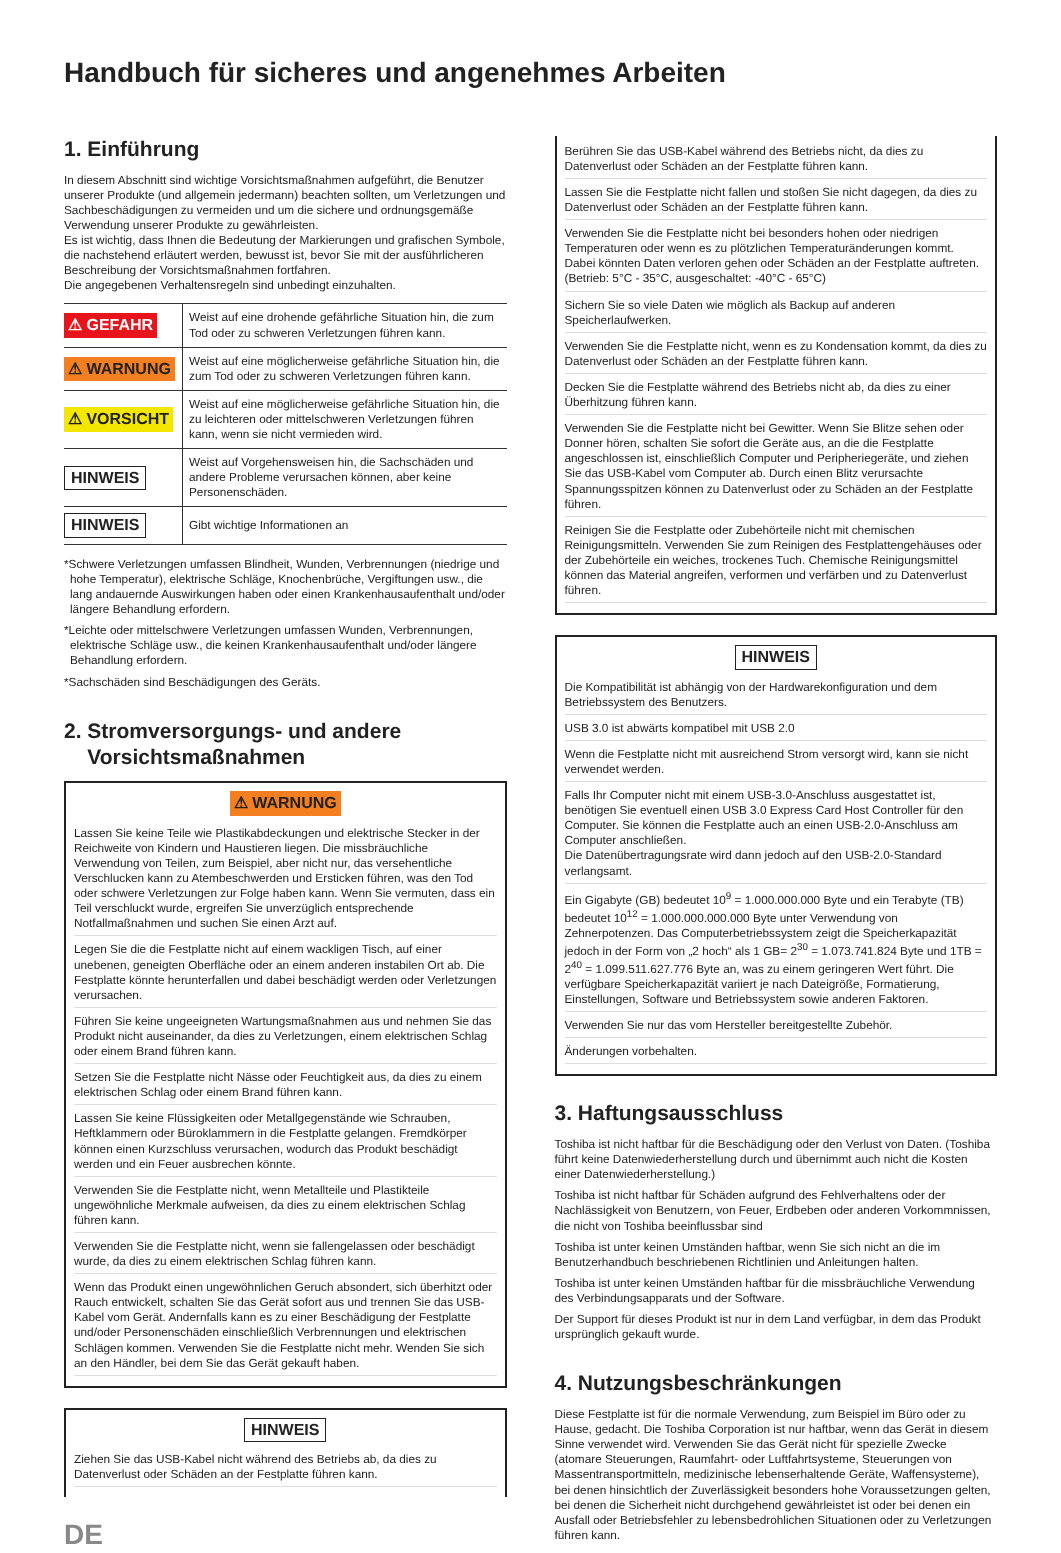Handbuch für sicheres und angenehmes Arbeiten
1. Einführung
In diesem Abschnitt sind wichtige Vorsichtsmaßnahmen aufgeführt, die Benutzer unserer Produkte (und allgemein jedermann) beachten sollten, um Verletzungen und Sachbeschädigungen zu vermeiden und um die sichere und ordnungsgemäße Verwendung unserer Produkte zu gewährleisten.
Es ist wichtig, dass Ihnen die Bedeutung der Markierungen und grafischen Symbole, die nachstehend erläutert werden, bewusst ist, bevor Sie mit der ausführlicheren Beschreibung der Vorsichtsmaßnahmen fortfahren.
Die angegebenen Verhaltensregeln sind unbedingt einzuhalten.
| ⚠ GEFAHR | Weist auf eine drohende gefährliche Situation hin, die zum Tod oder zu schweren Verletzungen führen kann. |
| ⚠ WARNUNG | Weist auf eine möglicherweise gefährliche Situation hin, die zum Tod oder zu schweren Verletzungen führen kann. |
| ⚠ VORSICHT | Weist auf eine möglicherweise gefährliche Situation hin, die zu leichteren oder mittelschweren Verletzungen führen kann, wenn sie nicht vermieden wird. |
| HINWEIS | Weist auf Vorgehensweisen hin, die Sachschäden und andere Probleme verursachen können, aber keine Personenschäden. |
| HINWEIS | Gibt wichtige Informationen an |
*Schwere Verletzungen umfassen Blindheit, Wunden, Verbrennungen (niedrige und hohe Temperatur), elektrische Schläge, Knochenbrüche, Vergiftungen usw., die lang andauernde Auswirkungen haben oder einen Krankenhausaufenthalt und/oder längere Behandlung erfordern.
*Leichte oder mittelschwere Verletzungen umfassen Wunden, Verbrennungen, elektrische Schläge usw., die keinen Krankenhausaufenthalt und/oder längere Behandlung erfordern.
*Sachschäden sind Beschädigungen des Geräts.
2. Stromversorgungs- und andere
Vorsichtsmaßnahmen
⚠ WARNUNG
Lassen Sie keine Teile wie Plastikabdeckungen und elektrische Stecker in der Reichweite von Kindern und Haustieren liegen. Die missbräuchliche Verwendung von Teilen, zum Beispiel, aber nicht nur, das versehentliche Verschlucken kann zu Atembeschwerden und Ersticken führen, was den Tod oder schwere Verletzungen zur Folge haben kann. Wenn Sie vermuten, dass ein Teil verschluckt wurde, ergreifen Sie unverzüglich entsprechende Notfallmaßnahmen und suchen Sie einen Arzt auf.
Legen Sie die die Festplatte nicht auf einem wackligen Tisch, auf einer unebenen, geneigten Oberfläche oder an einem anderen instabilen Ort ab. Die Festplatte könnte herunterfallen und dabei beschädigt werden oder Verletzungen verursachen.
Führen Sie keine ungeeigneten Wartungsmaßnahmen aus und nehmen Sie das Produkt nicht auseinander, da dies zu Verletzungen, einem elektrischen Schlag oder einem Brand führen kann.
Setzen Sie die Festplatte nicht Nässe oder Feuchtigkeit aus, da dies zu einem elektrischen Schlag oder einem Brand führen kann.
Lassen Sie keine Flüssigkeiten oder Metallgegenstände wie Schrauben, Heftklammern oder Büroklammern in die Festplatte gelangen. Fremdkörper können einen Kurzschluss verursachen, wodurch das Produkt beschädigt werden und ein Feuer ausbrechen könnte.
Verwenden Sie die Festplatte nicht, wenn Metallteile und Plastikteile ungewöhnliche Merkmale aufweisen, da dies zu einem elektrischen Schlag führen kann.
Verwenden Sie die Festplatte nicht, wenn sie fallengelassen oder beschädigt wurde, da dies zu einem elektrischen Schlag führen kann.
Wenn das Produkt einen ungewöhnlichen Geruch absondert, sich überhitzt oder Rauch entwickelt, schalten Sie das Gerät sofort aus und trennen Sie das USB-Kabel vom Gerät. Andernfalls kann es zu einer Beschädigung der Festplatte und/oder Personenschäden einschließlich Verbrennungen und elektrischen Schlägen kommen. Verwenden Sie die Festplatte nicht mehr. Wenden Sie sich an den Händler, bei dem Sie das Gerät gekauft haben.
HINWEIS
Ziehen Sie das USB-Kabel nicht während des Betriebs ab, da dies zu Datenverlust oder Schäden an der Festplatte führen kann.
DE
Berühren Sie das USB-Kabel während des Betriebs nicht, da dies zu Datenverlust oder Schäden an der Festplatte führen kann.
Lassen Sie die Festplatte nicht fallen und stoßen Sie nicht dagegen, da dies zu Datenverlust oder Schäden an der Festplatte führen kann.
Verwenden Sie die Festplatte nicht bei besonders hohen oder niedrigen Temperaturen oder wenn es zu plötzlichen Temperaturänderungen kommt. Dabei könnten Daten verloren gehen oder Schäden an der Festplatte auftreten. (Betrieb: 5°C - 35°C, ausgeschaltet: -40°C - 65°C)
Sichern Sie so viele Daten wie möglich als Backup auf anderen Speicherlaufwerken.
Verwenden Sie die Festplatte nicht, wenn es zu Kondensation kommt, da dies zu Datenverlust oder Schäden an der Festplatte führen kann.
Decken Sie die Festplatte während des Betriebs nicht ab, da dies zu einer Überhitzung führen kann.
Verwenden Sie die Festplatte nicht bei Gewitter. Wenn Sie Blitze sehen oder Donner hören, schalten Sie sofort die Geräte aus, an die die Festplatte angeschlossen ist, einschließlich Computer und Peripheriegeräte, und ziehen Sie das USB-Kabel vom Computer ab. Durch einen Blitz verursachte Spannungsspitzen können zu Datenverlust oder zu Schäden an der Festplatte führen.
Reinigen Sie die Festplatte oder Zubehörteile nicht mit chemischen Reinigungsmitteln. Verwenden Sie zum Reinigen des Festplattengehäuses oder der Zubehörteile ein weiches, trockenes Tuch. Chemische Reinigungsmittel können das Material angreifen, verformen und verfärben und zu Datenverlust führen.
HINWEIS
Die Kompatibilität ist abhängig von der Hardwarekonfiguration und dem Betriebssystem des Benutzers.
USB 3.0 ist abwärts kompatibel mit USB 2.0
Wenn die Festplatte nicht mit ausreichend Strom versorgt wird, kann sie nicht verwendet werden.
Falls Ihr Computer nicht mit einem USB-3.0-Anschluss ausgestattet ist, benötigen Sie eventuell einen USB 3.0 Express Card Host Controller für den Computer. Sie können die Festplatte auch an einen USB-2.0-Anschluss am Computer anschließen.
Die Datenübertragungsrate wird dann jedoch auf den USB-2.0-Standard verlangsamt.
Ein Gigabyte (GB) bedeutet 10<sup>9</sup> = 1.000.000.000 Byte und ein Terabyte (TB) bedeutet 10<sup>12</sup> = 1.000.000.000.000 Byte unter Verwendung von Zehnerpotenzen. Das Computerbetriebssystem zeigt die Speicherkapazität jedoch in der Form von „2 hoch“ als 1 GB= 2<sup>30</sup> = 1.073.741.824 Byte und 1TB = 2<sup>40</sup> = 1.099.511.627.776 Byte an, was zu einem geringeren Wert führt. Die verfügbare Speicherkapazität variiert je nach Dateigröße, Formatierung, Einstellungen, Software und Betriebssystem sowie anderen Faktoren.
Verwenden Sie nur das vom Hersteller bereitgestellte Zubehör.
Änderungen vorbehalten.
3. Haftungsausschluss
Toshiba ist nicht haftbar für die Beschädigung oder den Verlust von Daten. (Toshiba führt keine Datenwiederherstellung durch und übernimmt auch nicht die Kosten einer Datenwiederherstellung.)
Toshiba ist nicht haftbar für Schäden aufgrund des Fehlverhaltens oder der Nachlässigkeit von Benutzern, von Feuer, Erdbeben oder anderen Vorkommnissen, die nicht von Toshiba beeinflussbar sind
Toshiba ist unter keinen Umständen haftbar, wenn Sie sich nicht an die im Benutzerhandbuch beschriebenen Richtlinien und Anleitungen halten.
Toshiba ist unter keinen Umständen haftbar für die missbräuchliche Verwendung des Verbindungsapparats und der Software.
Der Support für dieses Produkt ist nur in dem Land verfügbar, in dem das Produkt ursprünglich gekauft wurde.
4. Nutzungsbeschränkungen
Diese Festplatte ist für die normale Verwendung, zum Beispiel im Büro oder zu Hause, gedacht. Die Toshiba Corporation ist nur haftbar, wenn das Gerät in diesem Sinne verwendet wird. Verwenden Sie das Gerät nicht für spezielle Zwecke (atomare Steuerungen, Raumfahrt- oder Luftfahrtsysteme, Steuerungen von Massentransportmitteln, medizinische lebenserhaltende Geräte, Waffensysteme), bei denen hinsichtlich der Zuverlässigkeit besonders hohe Voraussetzungen gelten, bei denen die Sicherheit nicht durchgehend gewährleistet ist oder bei denen ein Ausfall oder Betriebsfehler zu lebensbedrohlichen Situationen oder zu Verletzungen führen kann.